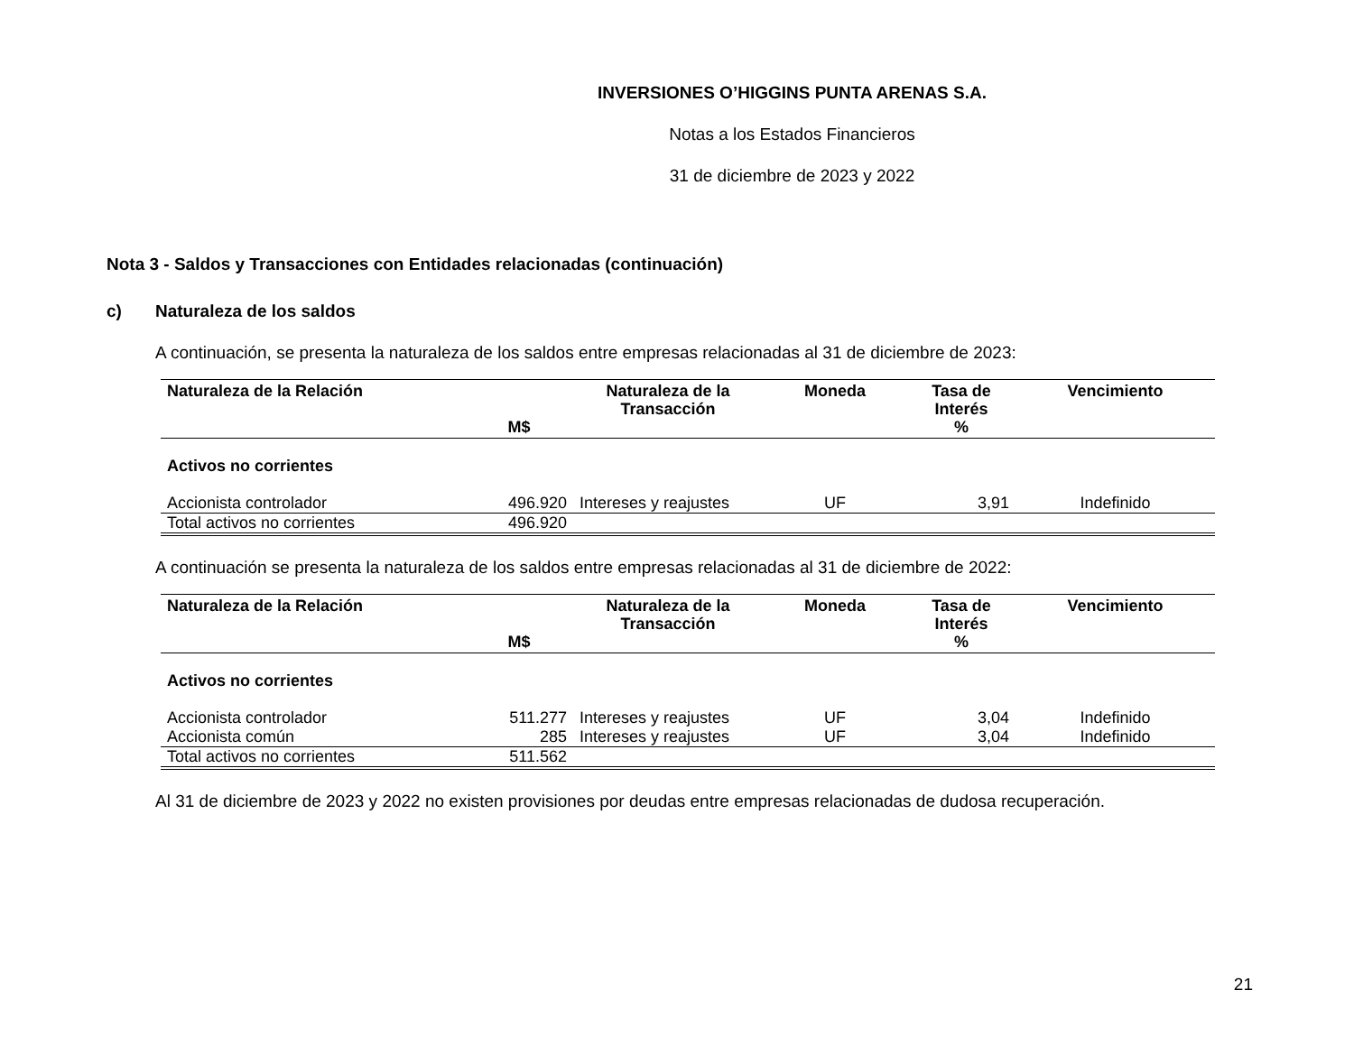INVERSIONES O’HIGGINS PUNTA ARENAS S.A.
Notas a los Estados Financieros
31 de diciembre de 2023 y 2022
Nota 3 - Saldos y Transacciones con Entidades relacionadas (continuación)
c) Naturaleza de los saldos
A continuación, se presenta la naturaleza de los saldos entre empresas relacionadas al 31 de diciembre de 2023:
| Naturaleza de la Relación | M$ | Naturaleza de la Transacción | Moneda | Tasa de Interés % | Vencimiento |
| --- | --- | --- | --- | --- | --- |
| Activos no corrientes | | | | | |
| Accionista controlador | 496.920 | Intereses y reajustes | UF | 3,91 | Indefinido |
| Total activos no corrientes | 496.920 | | | | |
A continuación se presenta la naturaleza de los saldos entre empresas relacionadas al 31 de diciembre de 2022:
| Naturaleza de la Relación | M$ | Naturaleza de la Transacción | Moneda | Tasa de Interés % | Vencimiento |
| --- | --- | --- | --- | --- | --- |
| Activos no corrientes | | | | | |
| Accionista controlador | 511.277 | Intereses y reajustes | UF | 3,04 | Indefinido |
| Accionista común | 285 | Intereses y reajustes | UF | 3,04 | Indefinido |
| Total activos no corrientes | 511.562 | | | | |
Al 31 de diciembre de 2023 y 2022 no existen provisiones por deudas entre empresas relacionadas de dudosa recuperación.
21